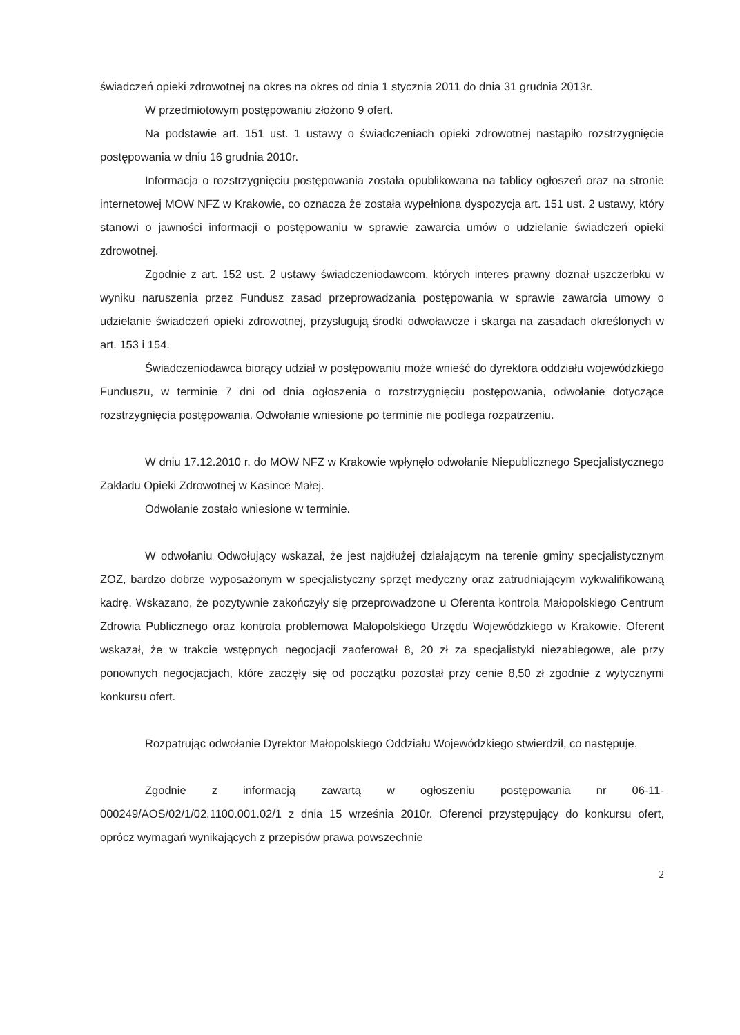świadczeń opieki zdrowotnej na okres na okres od dnia 1 stycznia 2011 do dnia 31 grudnia 2013r.
W przedmiotowym postępowaniu złożono 9 ofert.
Na podstawie art. 151 ust. 1 ustawy o świadczeniach opieki zdrowotnej nastąpiło rozstrzygnięcie postępowania w dniu 16 grudnia 2010r.
Informacja o rozstrzygnięciu postępowania została opublikowana na tablicy ogłoszeń oraz na stronie internetowej MOW NFZ w Krakowie, co oznacza że została wypełniona dyspozycja art. 151 ust. 2 ustawy, który stanowi o jawności informacji o postępowaniu w sprawie zawarcia umów o udzielanie świadczeń opieki zdrowotnej.
Zgodnie z art. 152 ust. 2 ustawy świadczeniodawcom, których interes prawny doznał uszczerbku w wyniku naruszenia przez Fundusz zasad przeprowadzania postępowania w sprawie zawarcia umowy o udzielanie świadczeń opieki zdrowotnej, przysługują środki odwoławcze i skarga na zasadach określonych w art. 153 i 154.
Świadczeniodawca biorący udział w postępowaniu może wnieść do dyrektora oddziału wojewódzkiego Funduszu, w terminie 7 dni od dnia ogłoszenia o rozstrzygnięciu postępowania, odwołanie dotyczące rozstrzygnięcia postępowania. Odwołanie wniesione po terminie nie podlega rozpatrzeniu.
W dniu 17.12.2010 r. do MOW NFZ w Krakowie wpłynęło odwołanie Niepublicznego Specjalistycznego Zakładu Opieki Zdrowotnej w Kasince Małej.
Odwołanie zostało wniesione w terminie.
W odwołaniu Odwołujący wskazał, że jest najdłużej działającym na terenie gminy specjalistycznym ZOZ, bardzo dobrze wyposażonym w specjalistyczny sprzęt medyczny oraz zatrudniającym wykwalifikowaną kadrę. Wskazano, że pozytywnie zakończyły się przeprowadzone u Oferenta kontrola Małopolskiego Centrum Zdrowia Publicznego oraz kontrola problemowa Małopolskiego Urzędu Wojewódzkiego w Krakowie. Oferent wskazał, że w trakcie wstępnych negocjacji zaoferował 8, 20 zł za specjalistyki niezabiegowe, ale przy ponownych negocjacjach, które zaczęły się od początku pozostał przy cenie 8,50 zł zgodnie z wytycznymi konkursu ofert.
Rozpatrując odwołanie Dyrektor Małopolskiego Oddziału Wojewódzkiego stwierdził, co następuje.
Zgodnie z informacją zawartą w ogłoszeniu postępowania nr 06-11-000249/AOS/02/1/02.1100.001.02/1 z dnia 15 września 2010r. Oferenci przystępujący do konkursu ofert, oprócz wymagań wynikających z przepisów prawa powszechnie
2